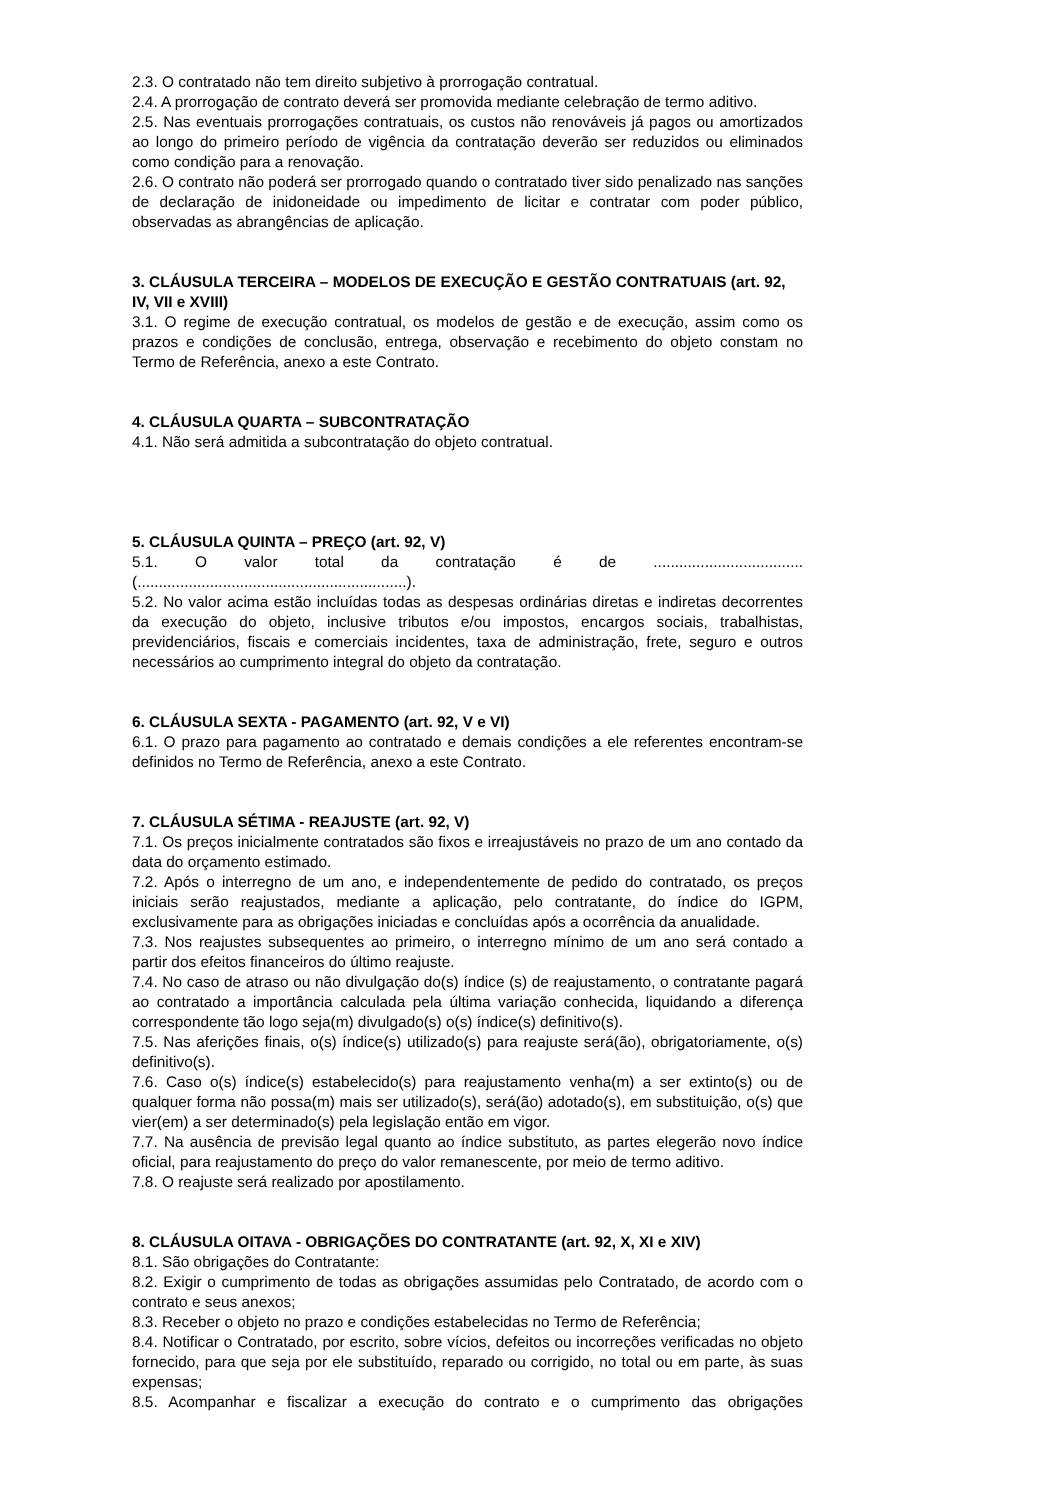2.3. O contratado não tem direito subjetivo à prorrogação contratual.
2.4. A prorrogação de contrato deverá ser promovida mediante celebração de termo aditivo.
2.5. Nas eventuais prorrogações contratuais, os custos não renováveis já pagos ou amortizados ao longo do primeiro período de vigência da contratação deverão ser reduzidos ou eliminados como condição para a renovação.
2.6. O contrato não poderá ser prorrogado quando o contratado tiver sido penalizado nas sanções de declaração de inidoneidade ou impedimento de licitar e contratar com poder público, observadas as abrangências de aplicação.
3. CLÁUSULA TERCEIRA – MODELOS DE EXECUÇÃO E GESTÃO CONTRATUAIS (art. 92, IV, VII e XVIII)
3.1. O regime de execução contratual, os modelos de gestão e de execução, assim como os prazos e condições de conclusão, entrega, observação e recebimento do objeto constam no Termo de Referência, anexo a este Contrato.
4. CLÁUSULA QUARTA – SUBCONTRATAÇÃO
4.1. Não será admitida a subcontratação do objeto contratual.
5. CLÁUSULA QUINTA – PREÇO (art. 92, V)
5.1. O valor total da contratação é de ...................................
(...............................................................).
5.2. No valor acima estão incluídas todas as despesas ordinárias diretas e indiretas decorrentes da execução do objeto, inclusive tributos e/ou impostos, encargos sociais, trabalhistas, previdenciários, fiscais e comerciais incidentes, taxa de administração, frete, seguro e outros necessários ao cumprimento integral do objeto da contratação.
6. CLÁUSULA SEXTA - PAGAMENTO (art. 92, V e VI)
6.1. O prazo para pagamento ao contratado e demais condições a ele referentes encontram-se definidos no Termo de Referência, anexo a este Contrato.
7. CLÁUSULA SÉTIMA - REAJUSTE (art. 92, V)
7.1. Os preços inicialmente contratados são fixos e irreajustáveis no prazo de um ano contado da data do orçamento estimado.
7.2. Após o interregno de um ano, e independentemente de pedido do contratado, os preços iniciais serão reajustados, mediante a aplicação, pelo contratante, do índice do IGPM, exclusivamente para as obrigações iniciadas e concluídas após a ocorrência da anualidade.
7.3. Nos reajustes subsequentes ao primeiro, o interregno mínimo de um ano será contado a partir dos efeitos financeiros do último reajuste.
7.4. No caso de atraso ou não divulgação do(s) índice (s) de reajustamento, o contratante pagará ao contratado a importância calculada pela última variação conhecida, liquidando a diferença correspondente tão logo seja(m) divulgado(s) o(s) índice(s) definitivo(s).
7.5. Nas aferições finais, o(s) índice(s) utilizado(s) para reajuste será(ão), obrigatoriamente, o(s) definitivo(s).
7.6. Caso o(s) índice(s) estabelecido(s) para reajustamento venha(m) a ser extinto(s) ou de qualquer forma não possa(m) mais ser utilizado(s), será(ão) adotado(s), em substituição, o(s) que vier(em) a ser determinado(s) pela legislação então em vigor.
7.7. Na ausência de previsão legal quanto ao índice substituto, as partes elegerão novo índice oficial, para reajustamento do preço do valor remanescente, por meio de termo aditivo.
7.8. O reajuste será realizado por apostilamento.
8. CLÁUSULA OITAVA - OBRIGAÇÕES DO CONTRATANTE (art. 92, X, XI e XIV)
8.1. São obrigações do Contratante:
8.2. Exigir o cumprimento de todas as obrigações assumidas pelo Contratado, de acordo com o contrato e seus anexos;
8.3. Receber o objeto no prazo e condições estabelecidas no Termo de Referência;
8.4. Notificar o Contratado, por escrito, sobre vícios, defeitos ou incorreções verificadas no objeto fornecido, para que seja por ele substituído, reparado ou corrigido, no total ou em parte, às suas expensas;
8.5. Acompanhar e fiscalizar a execução do contrato e o cumprimento das obrigações